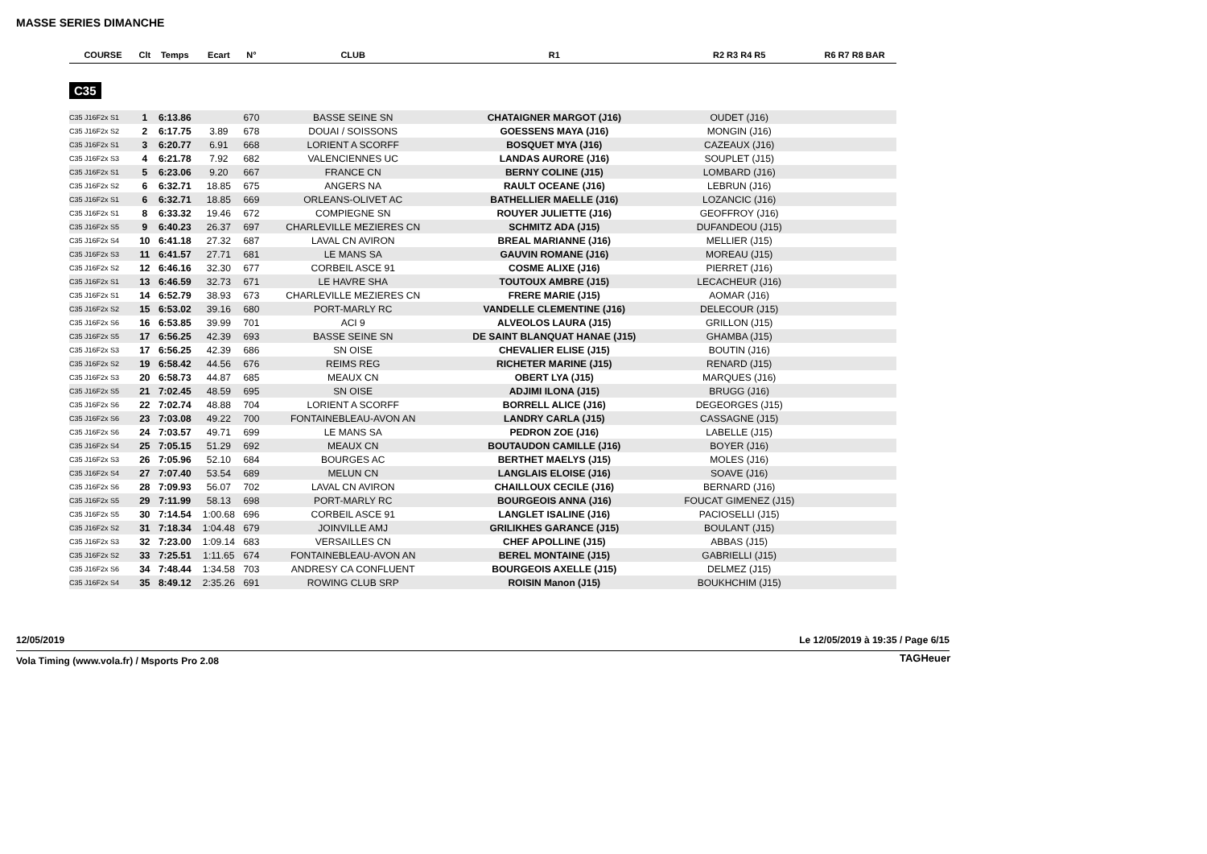MASSE SERIES DIMANCHE
| COURSE | Clt | Temps | Ecart | N° | CLUB | R1 | R2 R3 R4 R5 | R6 R7 R8 BAR | |
| --- | --- | --- | --- | --- | --- | --- | --- | --- | --- |
| C35 | | | | | | | | | |
| C35 J16F2x S1 | 1 | 6:13.86 | | 670 | BASSE SEINE SN | CHATAIGNER MARGOT (J16) | OUDET (J16) | | |
| C35 J16F2x S2 | 2 | 6:17.75 | 3.89 | 678 | DOUAI / SOISSONS | GOESSENS MAYA (J16) | MONGIN (J16) | | |
| C35 J16F2x S1 | 3 | 6:20.77 | 6.91 | 668 | LORIENT A SCORFF | BOSQUET MYA (J16) | CAZEAUX (J16) | | |
| C35 J16F2x S3 | 4 | 6:21.78 | 7.92 | 682 | VALENCIENNES UC | LANDAS AURORE (J16) | SOUPLET (J15) | | |
| C35 J16F2x S1 | 5 | 6:23.06 | 9.20 | 667 | FRANCE CN | BERNY COLINE (J15) | LOMBARD (J16) | | |
| C35 J16F2x S2 | 6 | 6:32.71 | 18.85 | 675 | ANGERS NA | RAULT OCEANE (J16) | LEBRUN (J16) | | |
| C35 J16F2x S1 | 6 | 6:32.71 | 18.85 | 669 | ORLEANS-OLIVET AC | BATHELLIER MAELLE (J16) | LOZANCIC (J16) | | |
| C35 J16F2x S1 | 8 | 6:33.32 | 19.46 | 672 | COMPIEGNE SN | ROUYER JULIETTE (J16) | GEOFFROY (J16) | | |
| C35 J16F2x S5 | 9 | 6:40.23 | 26.37 | 697 | CHARLEVILLE MEZIERES CN | SCHMITZ ADA (J15) | DUFANDEOU (J15) | | |
| C35 J16F2x S4 | 10 | 6:41.18 | 27.32 | 687 | LAVAL CN AVIRON | BREAL MARIANNE (J16) | MELLIER (J15) | | |
| C35 J16F2x S3 | 11 | 6:41.57 | 27.71 | 681 | LE MANS SA | GAUVIN ROMANE (J16) | MOREAU (J15) | | |
| C35 J16F2x S2 | 12 | 6:46.16 | 32.30 | 677 | CORBEIL ASCE 91 | COSME ALIXE (J16) | PIERRET (J16) | | |
| C35 J16F2x S1 | 13 | 6:46.59 | 32.73 | 671 | LE HAVRE SHA | TOUTOUX AMBRE (J15) | LECACHEUR (J16) | | |
| C35 J16F2x S1 | 14 | 6:52.79 | 38.93 | 673 | CHARLEVILLE MEZIERES CN | FRERE MARIE (J15) | AOMAR (J16) | | |
| C35 J16F2x S2 | 15 | 6:53.02 | 39.16 | 680 | PORT-MARLY RC | VANDELLE CLEMENTINE (J16) | DELECOUR (J15) | | |
| C35 J16F2x S6 | 16 | 6:53.85 | 39.99 | 701 | ACI 9 | ALVEOLOS LAURA (J15) | GRILLON (J15) | | |
| C35 J16F2x S5 | 17 | 6:56.25 | 42.39 | 693 | BASSE SEINE SN | DE SAINT BLANQUAT HANAE (J15) | GHAMBA (J15) | | |
| C35 J16F2x S3 | 17 | 6:56.25 | 42.39 | 686 | SN OISE | CHEVALIER ELISE (J15) | BOUTIN (J16) | | |
| C35 J16F2x S2 | 19 | 6:58.42 | 44.56 | 676 | REIMS REG | RICHETER MARINE (J15) | RENARD (J15) | | |
| C35 J16F2x S3 | 20 | 6:58.73 | 44.87 | 685 | MEAUX CN | OBERT LYA (J15) | MARQUES (J16) | | |
| C35 J16F2x S5 | 21 | 7:02.45 | 48.59 | 695 | SN OISE | ADJIMI ILONA (J15) | BRUGG (J16) | | |
| C35 J16F2x S6 | 22 | 7:02.74 | 48.88 | 704 | LORIENT A SCORFF | BORRELL ALICE (J16) | DEGEORGES (J15) | | |
| C35 J16F2x S6 | 23 | 7:03.08 | 49.22 | 700 | FONTAINEBLEAU-AVON AN | LANDRY CARLA (J15) | CASSAGNE (J15) | | |
| C35 J16F2x S6 | 24 | 7:03.57 | 49.71 | 699 | LE MANS SA | PEDRON ZOE (J16) | LABELLE (J15) | | |
| C35 J16F2x S4 | 25 | 7:05.15 | 51.29 | 692 | MEAUX CN | BOUTAUDON CAMILLE (J16) | BOYER (J16) | | |
| C35 J16F2x S3 | 26 | 7:05.96 | 52.10 | 684 | BOURGES AC | BERTHET MAELYS (J15) | MOLES (J16) | | |
| C35 J16F2x S4 | 27 | 7:07.40 | 53.54 | 689 | MELUN CN | LANGLAIS ELOISE (J16) | SOAVE (J16) | | |
| C35 J16F2x S6 | 28 | 7:09.93 | 56.07 | 702 | LAVAL CN AVIRON | CHAILLOUX CECILE (J16) | BERNARD (J16) | | |
| C35 J16F2x S5 | 29 | 7:11.99 | 58.13 | 698 | PORT-MARLY RC | BOURGEOIS ANNA (J16) | FOUCAT GIMENEZ (J15) | | |
| C35 J16F2x S5 | 30 | 7:14.54 | 1:00.68 | 696 | CORBEIL ASCE 91 | LANGLET ISALINE (J16) | PACIOSELLI (J15) | | |
| C35 J16F2x S2 | 31 | 7:18.34 | 1:04.48 | 679 | JOINVILLE AMJ | GRILIKHES GARANCE (J15) | BOULANT (J15) | | |
| C35 J16F2x S3 | 32 | 7:23.00 | 1:09.14 | 683 | VERSAILLES CN | CHEF APOLLINE (J15) | ABBAS (J15) | | |
| C35 J16F2x S2 | 33 | 7:25.51 | 1:11.65 | 674 | FONTAINEBLEAU-AVON AN | BEREL MONTAINE (J15) | GABRIELLI (J15) | | |
| C35 J16F2x S6 | 34 | 7:48.44 | 1:34.58 | 703 | ANDRESY CA CONFLUENT | BOURGEOIS AXELLE (J15) | DELMEZ (J15) | | |
| C35 J16F2x S4 | 35 | 8:49.12 | 2:35.26 | 691 | ROWING CLUB SRP | ROISIN Manon (J15) | BOUKHCHIM (J15) | | |
12/05/2019
Le 12/05/2019 à 19:35 / Page 6/15
Vola Timing (www.vola.fr) / Msports Pro 2.08
TAGHeuer